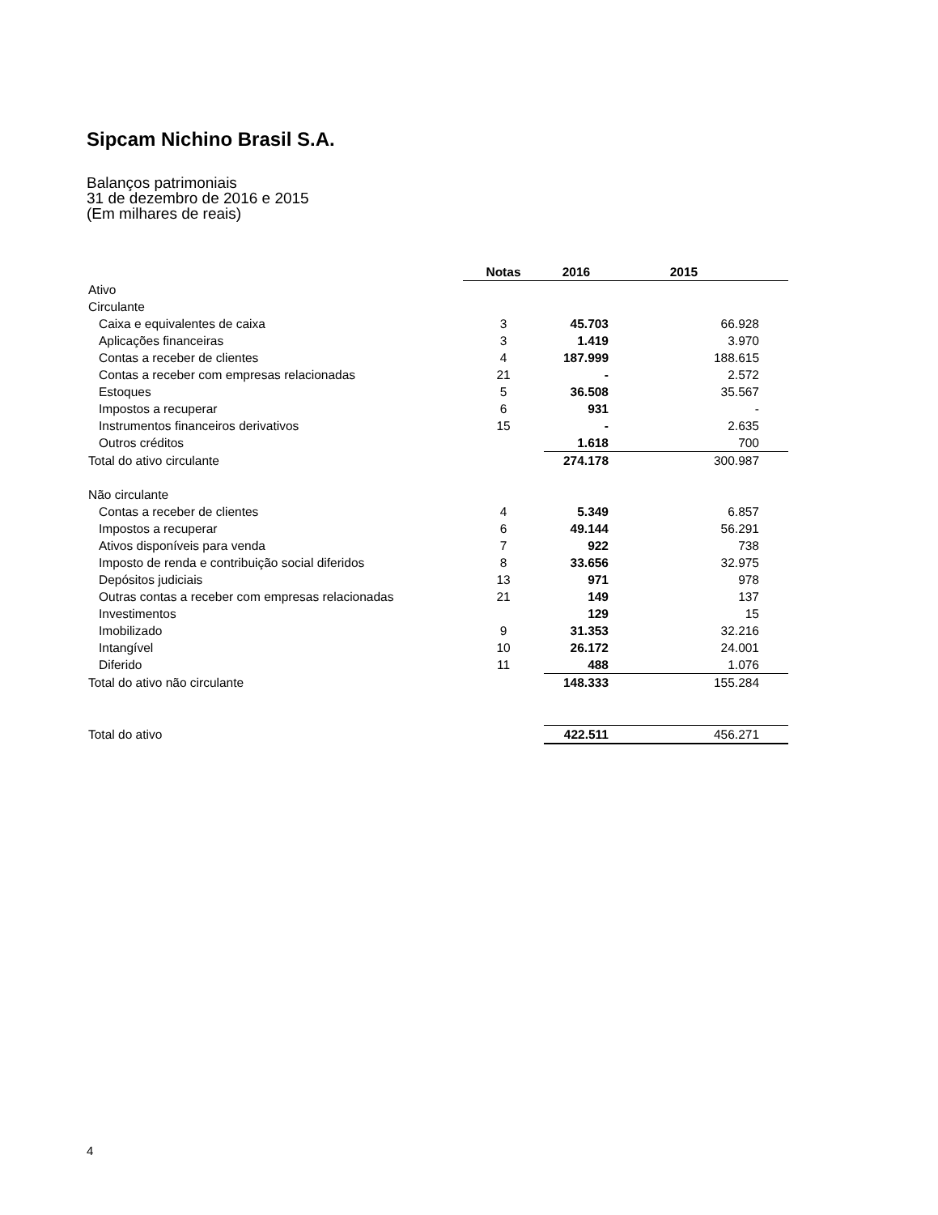Sipcam Nichino Brasil S.A.
Balanços patrimoniais
31 de dezembro de 2016 e 2015
(Em milhares de reais)
| | Notas | 2016 | 2015 |
| --- | --- | --- | --- |
| Ativo | | | |
| Circulante | | | |
| Caixa e equivalentes de caixa | 3 | 45.703 | 66.928 |
| Aplicações financeiras | 3 | 1.419 | 3.970 |
| Contas a receber de clientes | 4 | 187.999 | 188.615 |
| Contas a receber com empresas relacionadas | 21 | - | 2.572 |
| Estoques | 5 | 36.508 | 35.567 |
| Impostos a recuperar | 6 | 931 | - |
| Instrumentos financeiros derivativos | 15 | - | 2.635 |
| Outros créditos | | 1.618 | 700 |
| Total do ativo circulante | | 274.178 | 300.987 |
| Não circulante | | | |
| Contas a receber de clientes | 4 | 5.349 | 6.857 |
| Impostos a recuperar | 6 | 49.144 | 56.291 |
| Ativos disponíveis para venda | 7 | 922 | 738 |
| Imposto de renda e contribuição social diferidos | 8 | 33.656 | 32.975 |
| Depósitos judiciais | 13 | 971 | 978 |
| Outras contas a receber com empresas relacionadas | 21 | 149 | 137 |
| Investimentos | | 129 | 15 |
| Imobilizado | 9 | 31.353 | 32.216 |
| Intangível | 10 | 26.172 | 24.001 |
| Diferido | 11 | 488 | 1.076 |
| Total do ativo não circulante | | 148.333 | 155.284 |
| Total do ativo | | 422.511 | 456.271 |
4